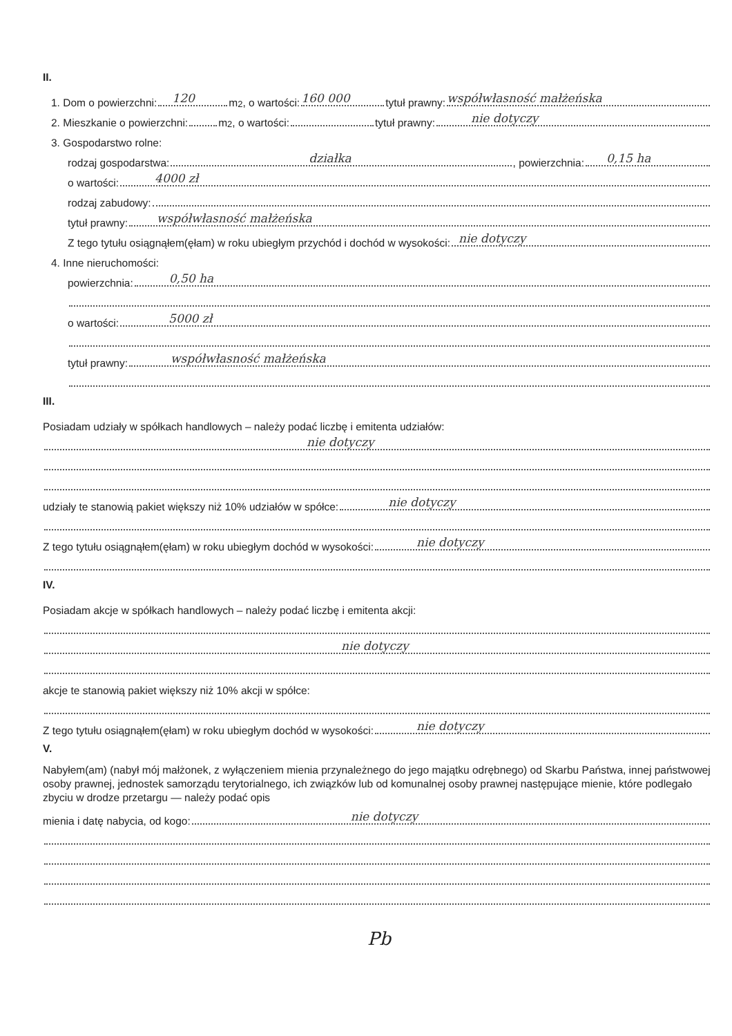II.
1. Dom o powierzchni:
120
m<sup>2</sup>, o wartości:
160 000
tytuł prawny:
współwłasność małżeńska
2. Mieszkanie o powierzchni: m<sup>2</sup>, o wartości: tytuł prawny:
nie dotyczy
3. Gospodarstwo rolne:
rodzaj gospodarstwa:
działka, powierzchnia:
0,15 ha
o wartości:
4000 zł
rodzaj zabudowy:
tytuł prawny:
współwłasność małżeńska
Z tego tytułu osiągnąłem(ęłam) w roku ubiegłym przychód i dochód w wysokości:
nie dotyczy
4. Inne nieruchomości:
powierzchnia:
0,50 ha
o wartości:
5000 zł
tytuł prawny:
współwłasność małżeńska
III.
Posiadam udziały w spółkach handlowych – należy podać liczbę i emitenta udziałów:
nie dotyczy
udziały te stanowią pakiet większy niż 10% udziałów w spółce:
nie dotyczy
Z tego tytułu osiągnąłem(ęłam) w roku ubiegłym dochód w wysokości:
nie dotyczy
IV.
Posiadam akcje w spółkach handlowych – należy podać liczbę i emitenta akcji:
nie dotyczy
akcje te stanowią pakiet większy niż 10% akcji w spółce:
Z tego tytułu osiągnąłem(ęłam) w roku ubiegłym dochód w wysokości:
nie dotyczy
V.
Nabyłem(am) (nabył mój małżonek, z wyłączeniem mienia przynależnego do jego majątku odrębnego) od Skarbu Państwa, innej państwowej osoby prawnej, jednostek samorządu terytorialnego, ich związków lub od komunalnej osoby prawnej następujące mienie, które podlegało zbyciu w drodze przetargu — należy podać opis
mienia i datę nabycia, od kogo:
nie dotyczy
Pb